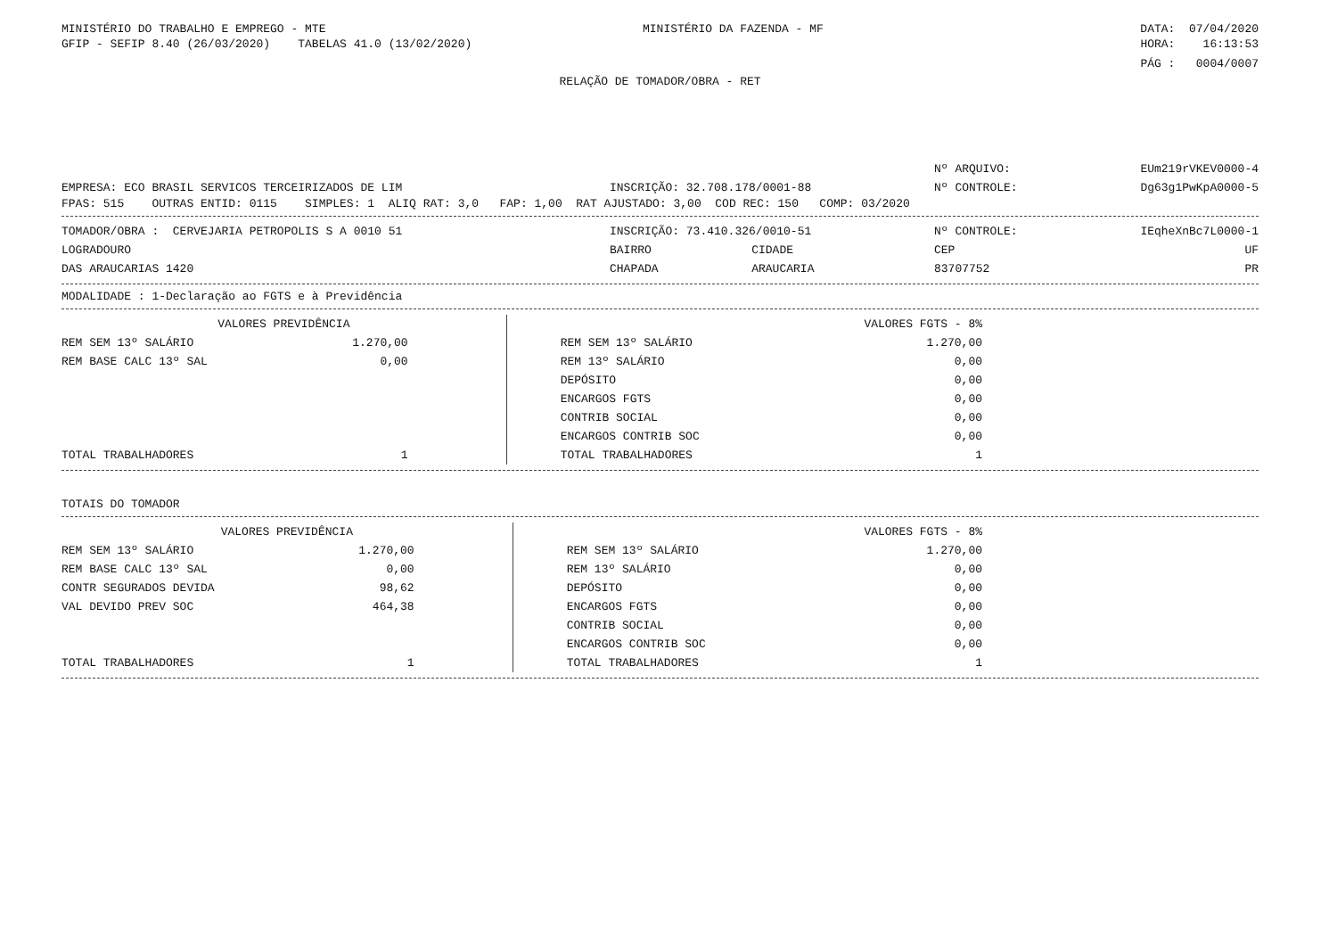MINISTÉRIO DO TRABALHO E EMPREGO - MTE MINISTÉRIO DA FAZENDA - MF DATA: 07/04/2020
GFIP - SEFIP 8.40 (26/03/2020) TABELAS 41.0 (13/02/2020) HORA: 16:13:53
PÁG : 0004/0007
RELAÇÃO DE TOMADOR/OBRA - RET
| | | Nº ARQUIVO: | EUm219rVKEV0000-4 |
| EMPRESA: ECO BRASIL SERVICOS TERCEIRIZADOS DE LIM | INSCRIÇÃO: 32.708.178/0001-88 | Nº CONTROLE: | Dg63g1PwKpA0000-5 |
FPAS: 515 OUTRAS ENTID: 0115 SIMPLES: 1 ALIQ RAT: 3,0 FAP: 1,00 RAT AJUSTADO: 3,00 COD REC: 150 COMP: 03/2020
| TOMADOR/OBRA : CERVEJARIA PETROPOLIS S A 0010 51 | INSCRIÇÃO: 73.410.326/0010-51 | | Nº CONTROLE: | IEqheXnBc7L0000-1 |
| LOGRADOURO | BAIRRO | CIDADE | CEP | UF |
| DAS ARAUCARIAS 1420 | CHAPADA | ARAUCARIA | 83707752 | PR |
MODALIDADE : 1-Declaração ao FGTS e à Previdência
| VALORES PREVIDÊNCIA | | | VALORES FGTS - 8% | |
| REM SEM 13º SALÁRIO | 1.270,00 | | REM SEM 13º SALÁRIO | 1.270,00 |
| REM BASE CALC 13º SAL | 0,00 | | REM 13º SALÁRIO | 0,00 |
| | | | DEPÓSITO | 0,00 |
| | | | ENCARGOS FGTS | 0,00 |
| | | | CONTRIB SOCIAL | 0,00 |
| | | | ENCARGOS CONTRIB SOC | 0,00 |
| TOTAL TRABALHADORES | 1 | | TOTAL TRABALHADORES | 1 |
TOTAIS DO TOMADOR
| VALORES PREVIDÊNCIA | | | VALORES FGTS - 8% | |
| REM SEM 13º SALÁRIO | 1.270,00 | | REM SEM 13º SALÁRIO | 1.270,00 |
| REM BASE CALC 13º SAL | 0,00 | | REM 13º SALÁRIO | 0,00 |
| CONTR SEGURADOS DEVIDA | 98,62 | | DEPÓSITO | 0,00 |
| VAL DEVIDO PREV SOC | 464,38 | | ENCARGOS FGTS | 0,00 |
| | | | CONTRIB SOCIAL | 0,00 |
| | | | ENCARGOS CONTRIB SOC | 0,00 |
| TOTAL TRABALHADORES | 1 | | TOTAL TRABALHADORES | 1 |